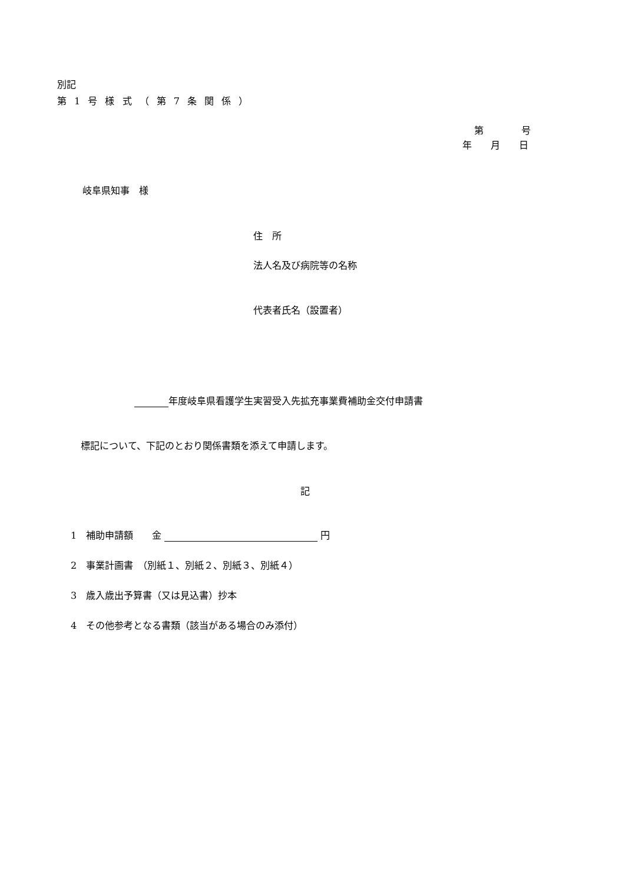別記
第 1 号 様 式 （ 第 7 条 関 係 ）
第　　　　号
年　　月　　日
岐阜県知事　様
住　所
法人名及び病院等の名称
代表者氏名（設置者）
年度岐阜県看護学生実習受入先拡充事業費補助金交付申請書
標記について、下記のとおり関係書類を添えて申請します。
記
1　補助申請額　　金 円
2　事業計画書　（別紙１、別紙２、別紙３、別紙４）
3　歳入歳出予算書（又は見込書）抄本
4　その他参考となる書類（該当がある場合のみ添付）